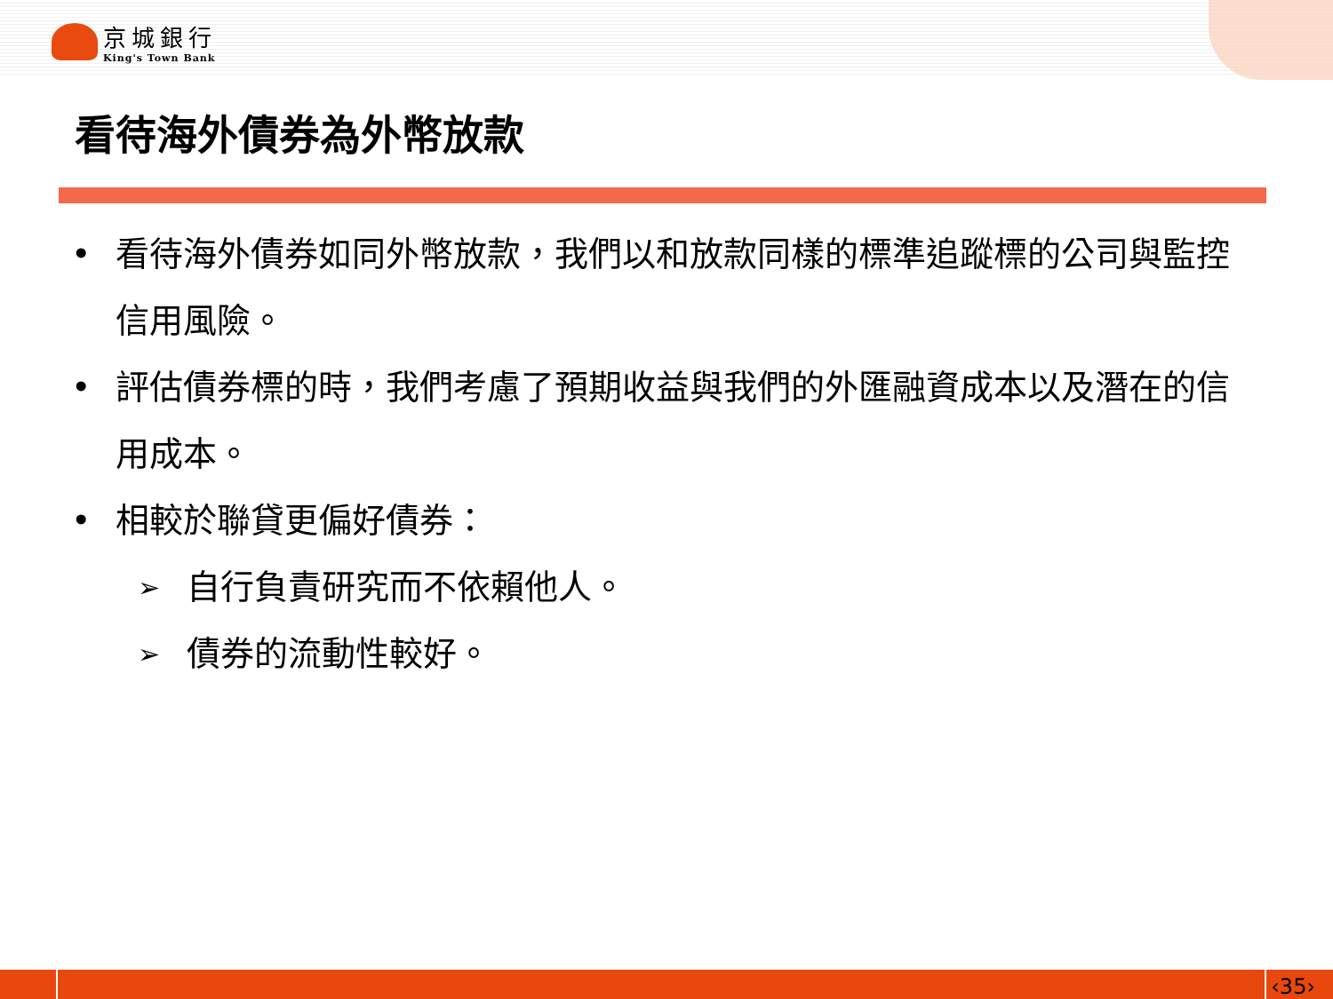京城銀行
King's Town Bank
看待海外債券為外幣放款
• 看待海外債券如同外幣放款，我們以和放款同樣的標準追蹤標的公司與監控信用風險。
• 評估債券標的時，我們考慮了預期收益與我們的外匯融資成本以及潛在的信用成本。
• 相較於聯貸更偏好債券：
➢ 自行負責研究而不依賴他人。
➢ 債券的流動性較好。
‹35›